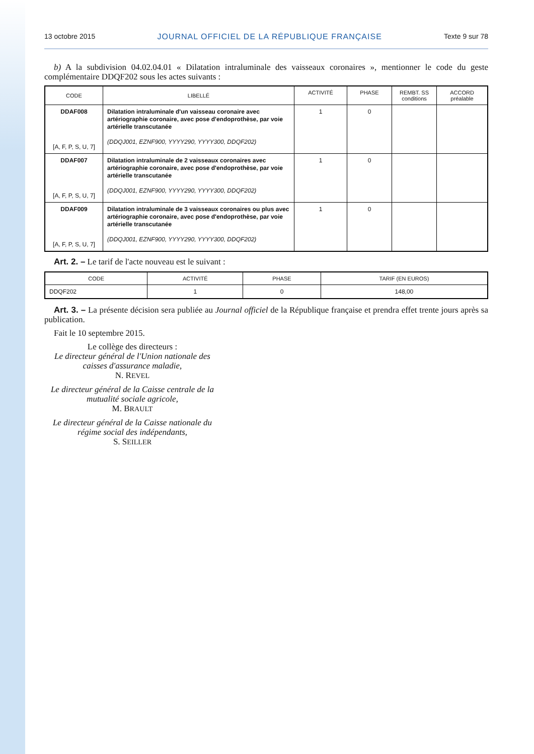13 octobre 2015 JOURNAL OFFICIEL DE LA RÉPUBLIQUE FRANÇAISE Texte 9 sur 78
b) A la subdivision 04.02.04.01 « Dilatation intraluminale des vaisseaux coronaires », mentionner le code du geste complémentaire DDQF202 sous les actes suivants :
| CODE | LIBELLÉ | ACTIVITÉ | PHASE | REMBT. SS conditions | ACCORD préalable |
| --- | --- | --- | --- | --- | --- |
| DDAF008 [A, F, P, S, U, 7] | Dilatation intraluminale d'un vaisseau coronaire avec artériographie coronaire, avec pose d'endoprothèse, par voie artérielle transcutanée (DDQJ001, EZNF900, YYYY290, YYYY300, DDQF202) | 1 | 0 | | |
| DDAF007 [A, F, P, S, U, 7] | Dilatation intraluminale de 2 vaisseaux coronaires avec artériographie coronaire, avec pose d'endoprothèse, par voie artérielle transcutanée (DDQJ001, EZNF900, YYYY290, YYYY300, DDQF202) | 1 | 0 | | |
| DDAF009 [A, F, P, S, U, 7] | Dilatation intraluminale de 3 vaisseaux coronaires ou plus avec artériographie coronaire, avec pose d'endoprothèse, par voie artérielle transcutanée (DDQJ001, EZNF900, YYYY290, YYYY300, DDQF202) | 1 | 0 | | |
Art. 2. – Le tarif de l'acte nouveau est le suivant :
| CODE | ACTIVITÉ | PHASE | TARIF (EN EUROS) |
| --- | --- | --- | --- |
| DDQF202 | 1 | 0 | 148,00 |
Art. 3. – La présente décision sera publiée au Journal officiel de la République française et prendra effet trente jours après sa publication.
Fait le 10 septembre 2015.
Le collège des directeurs :
Le directeur général de l'Union nationale des caisses d'assurance maladie,
N. REVEL
Le directeur général de la Caisse centrale de la mutualité sociale agricole,
M. BRAULT
Le directeur général de la Caisse nationale du régime social des indépendants,
S. SEILLER